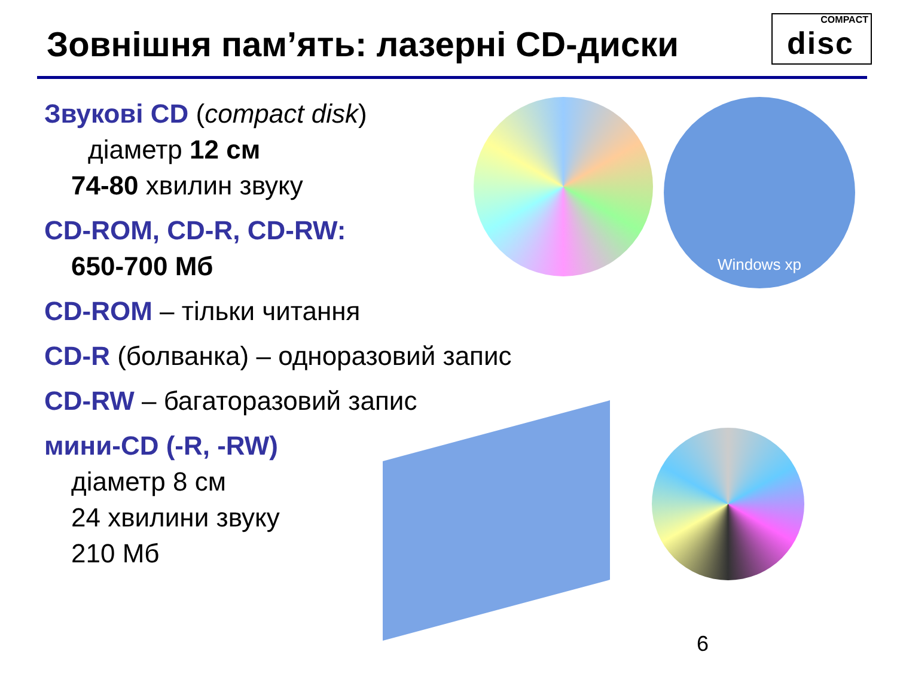Зовнішня пам’ять: лазерні CD-диски
COMPACT
disc
Звукові CD (compact disk)
діаметр 12 см
74-80 хвилин звуку
CD-ROM, CD-R, CD-RW:
650-700 Мб
CD-ROM – тільки читання
CD-R (болванка) – одноразовий запис
CD-RW – багаторазовий запис
мини-CD (-R, -RW)
діаметр 8 см
24 хвилини звуку
210 Мб
Windows xp
6